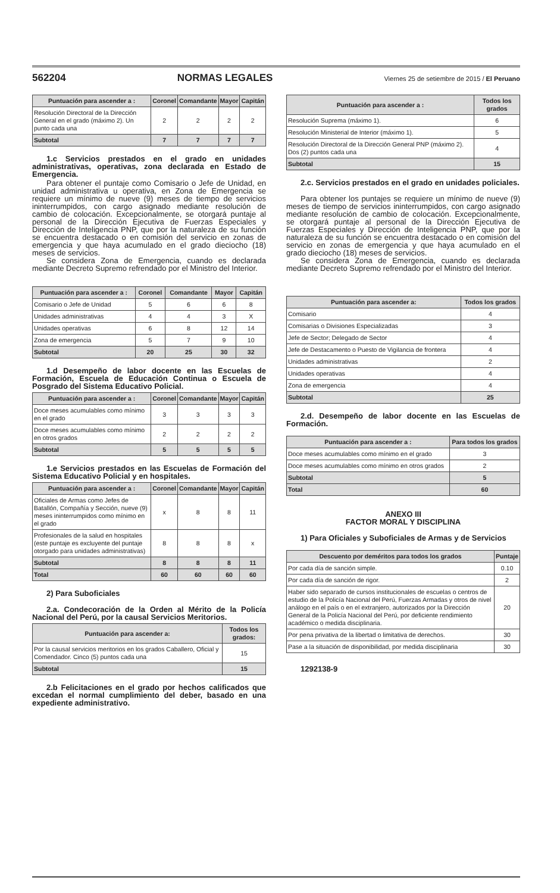562204 NORMAS LEGALES Viernes 25 de setiembre de 2015 / El Peruano
| Puntuación para ascender a : | Coronel | Comandante | Mayor | Capitán |
| --- | --- | --- | --- | --- |
| Resolución Directoral de la Dirección General en el grado (máximo 2). Un punto cada una | 2 | 2 | 2 | 2 |
| Subtotal | 7 | 7 | 7 | 7 |
1.c Servicios prestados en el grado en unidades administrativas, operativas, zona declarada en Estado de Emergencia.
Para obtener el puntaje como Comisario o Jefe de Unidad, en unidad administrativa u operativa, en Zona de Emergencia se requiere un mínimo de nueve (9) meses de tiempo de servicios ininterrumpidos, con cargo asignado mediante resolución de cambio de colocación. Excepcionalmente, se otorgará puntaje al personal de la Dirección Ejecutiva de Fuerzas Especiales y Dirección de Inteligencia PNP, que por la naturaleza de su función se encuentra destacado o en comisión del servicio en zonas de emergencia y que haya acumulado en el grado dieciocho (18) meses de servicios.
Se considera Zona de Emergencia, cuando es declarada mediante Decreto Supremo refrendado por el Ministro del Interior.
| Puntuación para ascender a : | Coronel | Comandante | Mayor | Capitán |
| --- | --- | --- | --- | --- |
| Comisario o Jefe de Unidad | 5 | 6 | 6 | 8 |
| Unidades administrativas | 4 | 4 | 3 | X |
| Unidades operativas | 6 | 8 | 12 | 14 |
| Zona de emergencia | 5 | 7 | 9 | 10 |
| Subtotal | 20 | 25 | 30 | 32 |
1.d Desempeño de labor docente en las Escuelas de Formación, Escuela de Educación Continua o Escuela de Posgrado del Sistema Educativo Policial.
| Puntuación para ascender a : | Coronel | Comandante | Mayor | Capitán |
| --- | --- | --- | --- | --- |
| Doce meses acumulables como mínimo en el grado | 3 | 3 | 3 | 3 |
| Doce meses acumulables como mínimo en otros grados | 2 | 2 | 2 | 2 |
| Subtotal | 5 | 5 | 5 | 5 |
1.e Servicios prestados en las Escuelas de Formación del Sistema Educativo Policial y en hospitales.
| Puntuación para ascender a : | Coronel | Comandante | Mayor | Capitán |
| --- | --- | --- | --- | --- |
| Oficiales de Armas como Jefes de Batallón, Compañía y Sección, nueve (9) meses ininterrumpidos como mínimo en el grado | x | 8 | 8 | 11 |
| Profesionales de la salud en hospitales (este puntaje es excluyente del puntaje otorgado para unidades administrativas) | 8 | 8 | 8 | x |
| Subtotal | 8 | 8 | 8 | 11 |
| Total | 60 | 60 | 60 | 60 |
2) Para Suboficiales
2.a. Condecoración de la Orden al Mérito de la Policía Nacional del Perú, por la causal Servicios Meritorios.
| Puntuación para ascender a: | Todos los grados: |
| --- | --- |
| Por la causal servicios meritorios en los grados Caballero, Oficial y Comendador. Cinco (5) puntos cada una | 15 |
| Subtotal | 15 |
2.b Felicitaciones en el grado por hechos calificados que excedan el normal cumplimiento del deber, basado en una expediente administrativo.
| Puntuación para ascender a : | Todos los grados |
| --- | --- |
| Resolución Suprema (máximo 1). | 6 |
| Resolución Ministerial de Interior (máximo 1). | 5 |
| Resolución Directoral de la Dirección General PNP (máximo 2). Dos (2) puntos cada una | 4 |
| Subtotal | 15 |
2.c. Servicios prestados en el grado en unidades policiales.
Para obtener los puntajes se requiere un mínimo de nueve (9) meses de tiempo de servicios ininterrumpidos, con cargo asignado mediante resolución de cambio de colocación. Excepcionalmente, se otorgará puntaje al personal de la Dirección Ejecutiva de Fuerzas Especiales y Dirección de Inteligencia PNP, que por la naturaleza de su función se encuentra destacado o en comisión del servicio en zonas de emergencia y que haya acumulado en el grado dieciocho (18) meses de servicios.
Se considera Zona de Emergencia, cuando es declarada mediante Decreto Supremo refrendado por el Ministro del Interior.
| Puntuación para ascender a: | Todos los grados |
| --- | --- |
| Comisario | 4 |
| Comisarias o Divisiones Especializadas | 3 |
| Jefe de Sector; Delegado de Sector | 4 |
| Jefe de Destacamento o Puesto de Vigilancia de frontera | 4 |
| Unidades administrativas | 2 |
| Unidades operativas | 4 |
| Zona de emergencia | 4 |
| Subtotal | 25 |
2.d. Desempeño de labor docente en las Escuelas de Formación.
| Puntuación para ascender a : | Para todos los grados |
| --- | --- |
| Doce meses acumulables como mínimo en el grado | 3 |
| Doce meses acumulables como mínimo en otros grados | 2 |
| Subtotal | 5 |
| Total | 60 |
ANEXO III
FACTOR MORAL Y DISCIPLINA
1) Para Oficiales y Suboficiales de Armas y de Servicios
| Descuento por deméritos para todos los grados | Puntaje |
| --- | --- |
| Por cada día de sanción simple. | 0.10 |
| Por cada día de sanción de rigor. | 2 |
| Haber sido separado de cursos institucionales de escuelas o centros de estudio de la Policía Nacional del Perú, Fuerzas Armadas y otros de nivel análogo en el país o en el extranjero, autorizados por la Dirección General de la Policía Nacional del Perú, por deficiente rendimiento académico o medida disciplinaria. | 20 |
| Por pena privativa de la libertad o limitativa de derechos. | 30 |
| Pase a la situación de disponibilidad, por medida disciplinaria | 30 |
1292138-9